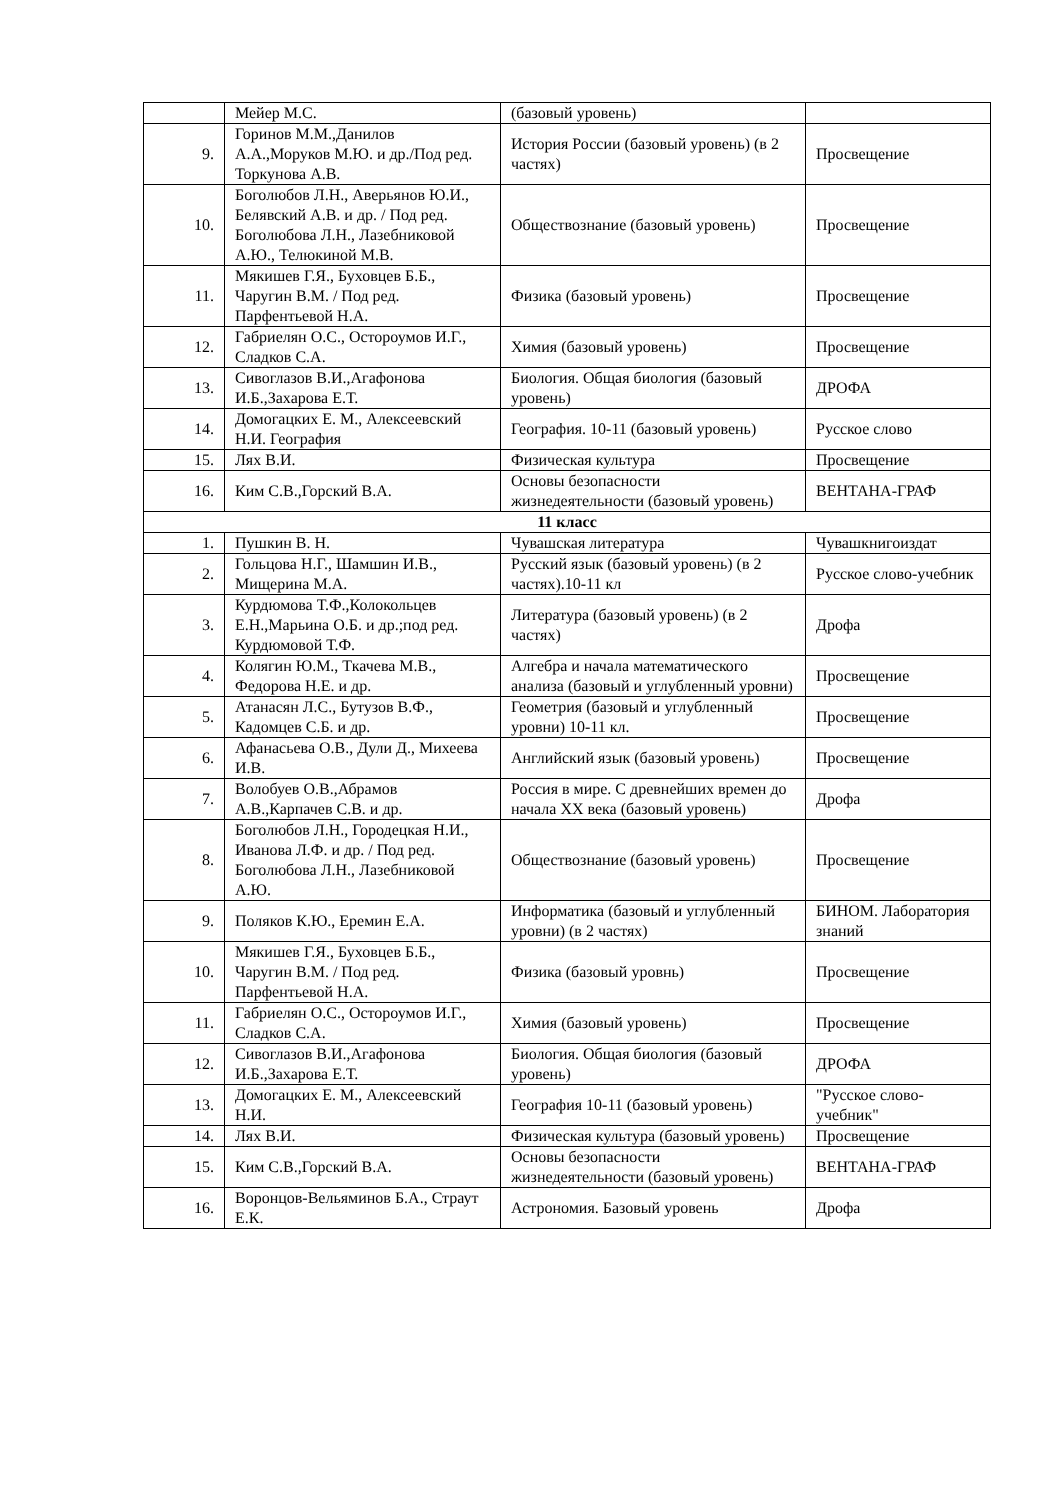| | Мейер М.С. | (базовый уровень) | |
| 9. | Горинов М.М.,Данилов А.А.,Моруков М.Ю. и др./Под ред. Торкунова А.В. | История России (базовый уровень) (в 2 частях) | Просвещение |
| 10. | Боголюбов Л.Н., Аверьянов Ю.И., Белявский А.В. и др. / Под ред. Боголюбова Л.Н., Лазебниковой А.Ю., Телюкиной М.В. | Обществознание (базовый уровень) | Просвещение |
| 11. | Мякишев Г.Я., Буховцев Б.Б., Чаругин В.М. / Под ред. Парфентьевой Н.А. | Физика (базовый уровень) | Просвещение |
| 12. | Габриелян О.С., Остороумов И.Г., Сладков С.А. | Химия (базовый уровень) | Просвещение |
| 13. | Сивоглазов В.И.,Агафонова И.Б.,Захарова Е.Т. | Биология. Общая биология (базовый уровень) | ДРОФА |
| 14. | Домогацких Е. М., Алексеевский Н.И. География | География. 10-11 (базовый уровень) | Русское слово |
| 15. | Лях В.И. | Физическая культура | Просвещение |
| 16. | Ким С.В.,Горский В.А. | Основы безопасности жизнедеятельности (базовый уровень) | ВЕНТАНА-ГРАФ |
| 11 класс | | | |
| 1. | Пушкин В. Н. | Чувашская литература | Чувашкнигоиздат |
| 2. | Гольцова Н.Г., Шамшин И.В., Мищерина М.А. | Русский язык (базовый уровень) (в 2 частях).10-11 кл | Русское слово-учебник |
| 3. | Курдюмова Т.Ф.,Колокольцев Е.Н.,Марьина О.Б. и др.;под ред. Курдюмовой Т.Ф. | Литература (базовый уровень) (в 2 частях) | Дрофа |
| 4. | Колягин Ю.М., Ткачева М.В., Федорова Н.Е. и др. | Алгебра и начала математического анализа (базовый и углубленный уровни) | Просвещение |
| 5. | Атанасян Л.С., Бутузов В.Ф., Кадомцев С.Б. и др. | Геометрия (базовый и углубленный уровни) 10-11 кл. | Просвещение |
| 6. | Афанасьева О.В., Дули Д., Михеева И.В. | Английский язык (базовый уровень) | Просвещение |
| 7. | Волобуев О.В.,Абрамов А.В.,Карпачев С.В. и др. | Россия в мире. С древнейших времен до начала XX века (базовый уровень) | Дрофа |
| 8. | Боголюбов Л.Н., Городецкая Н.И., Иванова Л.Ф. и др. / Под ред. Боголюбова Л.Н., Лазебниковой А.Ю. | Обществознание (базовый уровень) | Просвещение |
| 9. | Поляков К.Ю., Еремин Е.А. | Информатика (базовый и углубленный уровни) (в 2 частях) | БИНОМ. Лаборатория знаний |
| 10. | Мякишев Г.Я., Буховцев Б.Б., Чаругин В.М. / Под ред. Парфентьевой Н.А. | Физика (базовый уровнь) | Просвещение |
| 11. | Габриелян О.С., Остороумов И.Г., Сладков С.А. | Химия (базовый уровень) | Просвещение |
| 12. | Сивоглазов В.И.,Агафонова И.Б.,Захарова Е.Т. | Биология. Общая биология (базовый уровень) | ДРОФА |
| 13. | Домогацких Е. М., Алексеевский Н.И. | География 10-11 (базовый уровень) | "Русское слово-учебник" |
| 14. | Лях В.И. | Физическая культура (базовый уровень) | Просвещение |
| 15. | Ким С.В.,Горский В.А. | Основы безопасности жизнедеятельности (базовый уровень) | ВЕНТАНА-ГРАФ |
| 16. | Воронцов-Вельяминов Б.А., Страут Е.К. | Астрономия. Базовый уровень | Дрофа |